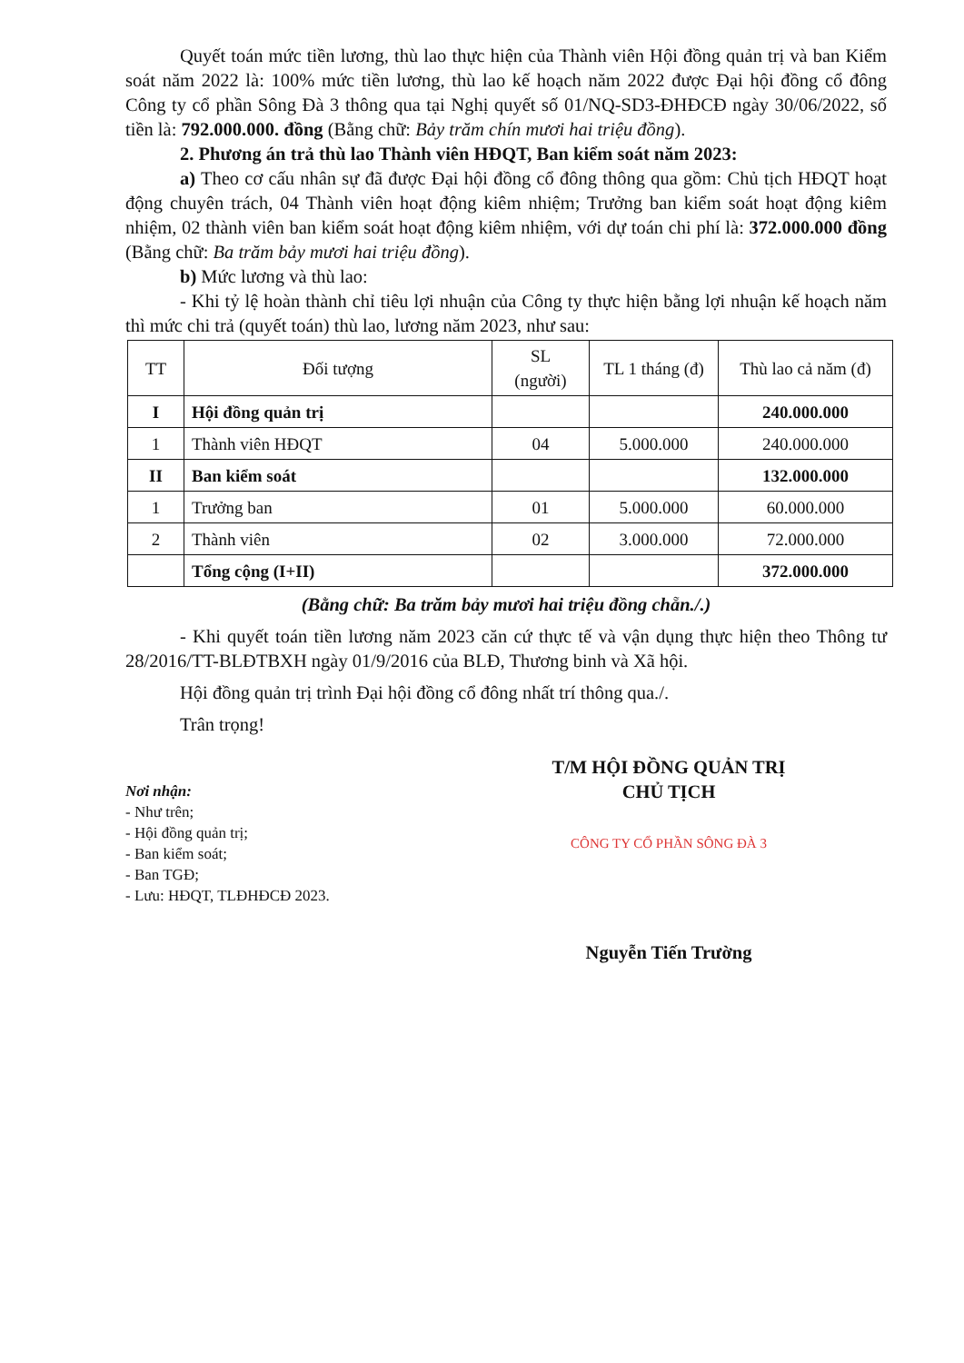Quyết toán mức tiền lương, thù lao thực hiện của Thành viên Hội đồng quản trị và ban Kiểm soát năm 2022 là: 100% mức tiền lương, thù lao kế hoạch năm 2022 được Đại hội đồng cổ đông Công ty cổ phần Sông Đà 3 thông qua tại Nghị quyết số 01/NQ-SD3-ĐHĐCĐ ngày 30/06/2022, số tiền là: 792.000.000. đồng (Bằng chữ: Bảy trăm chín mươi hai triệu đồng).
2. Phương án trả thù lao Thành viên HĐQT, Ban kiểm soát năm 2023:
a) Theo cơ cấu nhân sự đã được Đại hội đồng cổ đông thông qua gồm: Chủ tịch HĐQT hoạt động chuyên trách, 04 Thành viên hoạt động kiêm nhiệm; Trưởng ban kiểm soát hoạt động kiêm nhiệm, 02 thành viên ban kiểm soát hoạt động kiêm nhiệm, với dự toán chi phí là: 372.000.000 đồng (Bằng chữ: Ba trăm bảy mươi hai triệu đồng).
b) Mức lương và thù lao:
- Khi tỷ lệ hoàn thành chỉ tiêu lợi nhuận của Công ty thực hiện bằng lợi nhuận kế hoạch năm thì mức chi trả (quyết toán) thù lao, lương năm 2023, như sau:
| TT | Đối tượng | SL (người) | TL 1 tháng (đ) | Thù lao cả năm (đ) |
| --- | --- | --- | --- | --- |
| I | Hội đồng quản trị | | | 240.000.000 |
| 1 | Thành viên HĐQT | 04 | 5.000.000 | 240.000.000 |
| II | Ban kiểm soát | | | 132.000.000 |
| 1 | Trưởng ban | 01 | 5.000.000 | 60.000.000 |
| 2 | Thành viên | 02 | 3.000.000 | 72.000.000 |
| | Tổng cộng (I+II) | | | 372.000.000 |
(Bằng chữ: Ba trăm bảy mươi hai triệu đồng chẵn./.)
- Khi quyết toán tiền lương năm 2023 căn cứ thực tế và vận dụng thực hiện theo Thông tư 28/2016/TT-BLĐTBXH ngày 01/9/2016 của BLĐ, Thương binh và Xã hội.
Hội đồng quản trị trình Đại hội đồng cổ đông nhất trí thông qua./.
Trân trọng!
Nơi nhận:
- Như trên;
- Hội đồng quản trị;
- Ban kiểm soát;
- Ban TGĐ;
- Lưu: HĐQT, TLĐHĐCĐ 2023.
T/M HỘI ĐỒNG QUẢN TRỊ
CHỦ TỊCH
CÔNG TY CỔ PHẦN SÔNG ĐÀ 3
Nguyễn Tiến Trường